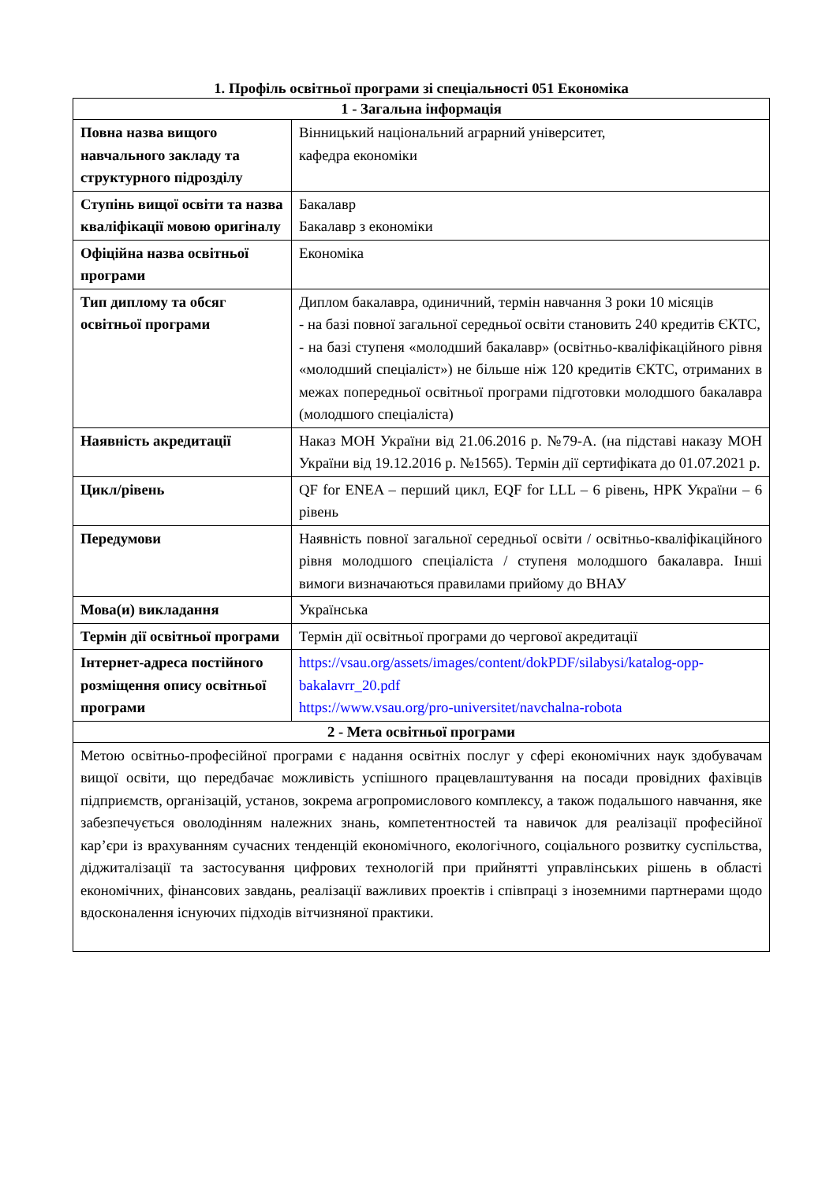1. Профіль освітньої програми зі спеціальності 051 Економіка
| 1 - Загальна інформація | |
| --- | --- |
| Повна назва вищого навчального закладу та структурного підрозділу | Вінницький національний аграрний університет, кафедра економіки |
| Ступінь вищої освіти та назва кваліфікації мовою оригіналу | Бакалавр Бакалавр з економіки |
| Офіційна назва освітньої програми | Економіка |
| Тип диплому та обсяг освітньої програми | Диплом бакалавра, одиничний, термін навчання 3 роки 10 місяців - на базі повної загальної середньої освіти становить 240 кредитів ЄКТС, - на базі ступеня «молодший бакалавр» (освітньо-кваліфікаційного рівня «молодший спеціаліст») не більше ніж 120 кредитів ЄКТС, отриманих в межах попередньої освітньої програми підготовки молодшого бакалавра (молодшого спеціаліста) |
| Наявність акредитації | Наказ МОН України від 21.06.2016 р. №79-А. (на підставі наказу МОН України від 19.12.2016 р. №1565). Термін дії сертифіката до 01.07.2021 р. |
| Цикл/рівень | QF for ENEA – перший цикл, EQF for LLL – 6 рівень, НРК України – 6 рівень |
| Передумови | Наявність повної загальної середньої освіти / освітньо-кваліфікаційного рівня молодшого спеціаліста / ступеня молодшого бакалавра. Інші вимоги визначаються правилами прийому до ВНАУ |
| Мова(и) викладання | Українська |
| Термін дії освітньої програми | Термін дії освітньої програми до чергової акредитації |
| Інтернет-адреса постійного розміщення опису освітньої програми | https://vsau.org/assets/images/content/dokPDF/silabysi/katalog-opp-bakalavrr_20.pdf https://www.vsau.org/pro-universitet/navchalna-robota |
| 2 - Мета освітньої програми | |
| Метою освітньо-професійної програми є надання освітніх послуг у сфері економічних наук здобувачам вищої освіти, що передбачає можливість успішного працевлаштування на посади провідних фахівців підприємств, організацій, установ, зокрема агропромислового комплексу, а також подальшого навчання, яке забезпечується оволодінням належних знань, компетентностей та навичок для реалізації професійної кар’єри із врахуванням сучасних тенденцій економічного, екологічного, соціального розвитку суспільства, діджиталізації та застосування цифрових технологій при прийнятті управлінських рішень в області економічних, фінансових завдань, реалізації важливих проектів і співпраці з іноземними партнерами щодо вдосконалення існуючих підходів вітчизняної практики. | |